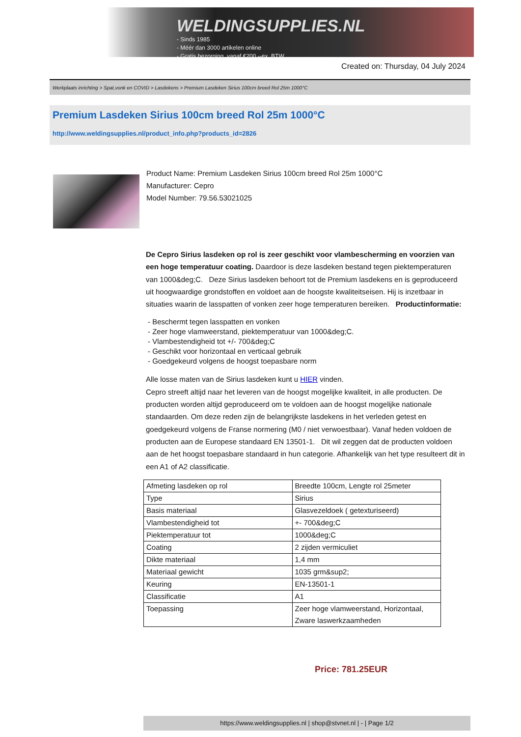WELDINGSUPPLIES.NL
- Sinds 1985
- Méér dan 3000 artikelen online
- Gratis bezorging, vanaf €200,--ex. BTW
Created on: Thursday, 04 July 2024
Werkplaats inrichting > Spat,vonk en COVID > Lasdekens > Premium Lasdeken Sirius 100cm breed Rol 25m 1000°C
Premium Lasdeken Sirius 100cm breed Rol 25m 1000°C
http://www.weldingsupplies.nl/product_info.php?products_id=2826
Product Name: Premium Lasdeken Sirius 100cm breed Rol 25m 1000°C
Manufacturer: Cepro
Model Number: 79.56.53021025
De Cepro Sirius lasdeken op rol is zeer geschikt voor vlambescherming en voorzien van een hoge temperatuur coating. Daardoor is deze lasdeken bestand tegen piektemperaturen van 1000&deg;C. Deze Sirius lasdeken behoort tot de Premium lasdekens en is geproduceerd uit hoogwaardige grondstoffen en voldoet aan de hoogste kwaliteitseisen. Hij is inzetbaar in situaties waarin de lasspatten of vonken zeer hoge temperaturen bereiken. Productinformatie:
- Beschermt tegen lasspatten en vonken
- Zeer hoge vlamweerstand, piektemperatuur van 1000&deg;C.
- Vlambestendigheid tot +/- 700&deg;C
- Geschikt voor horizontaal en verticaal gebruik
- Goedgekeurd volgens de hoogst toepasbare norm
Alle losse maten van de Sirius lasdeken kunt u HIER vinden.
Cepro streeft altijd naar het leveren van de hoogst mogelijke kwaliteit, in alle producten. De producten worden altijd geproduceerd om te voldoen aan de hoogst mogelijke nationale standaarden. Om deze reden zijn de belangrijkste lasdekens in het verleden getest en goedgekeurd volgens de Franse normering (M0 / niet verwoestbaar). Vanaf heden voldoen de producten aan de Europese standaard EN 13501-1. Dit wil zeggen dat de producten voldoen aan de het hoogst toepasbare standaard in hun categorie. Afhankelijk van het type resulteert dit in een A1 of A2 classificatie.
| Afmeting lasdeken op rol | Breedte 100cm, Lengte rol 25meter |
| Type | Sirius |
| Basis materiaal | Glasvezeldoek ( getexturiseerd) |
| Vlambestendigheid tot | +- 700&deg;C |
| Piektemperatuur tot | 1000&deg;C |
| Coating | 2 zijden vermiculiet |
| Dikte materiaal | 1,4 mm |
| Materiaal gewicht | 1035 grm&sup2; |
| Keuring | EN-13501-1 |
| Classificatie | A1 |
| Toepassing | Zeer hoge vlamweerstand, Horizontaal, Zware laswerkzaamheden |
Price: 781.25EUR
https://www.weldingsupplies.nl | shop@stvnet.nl | - | Page 1/2